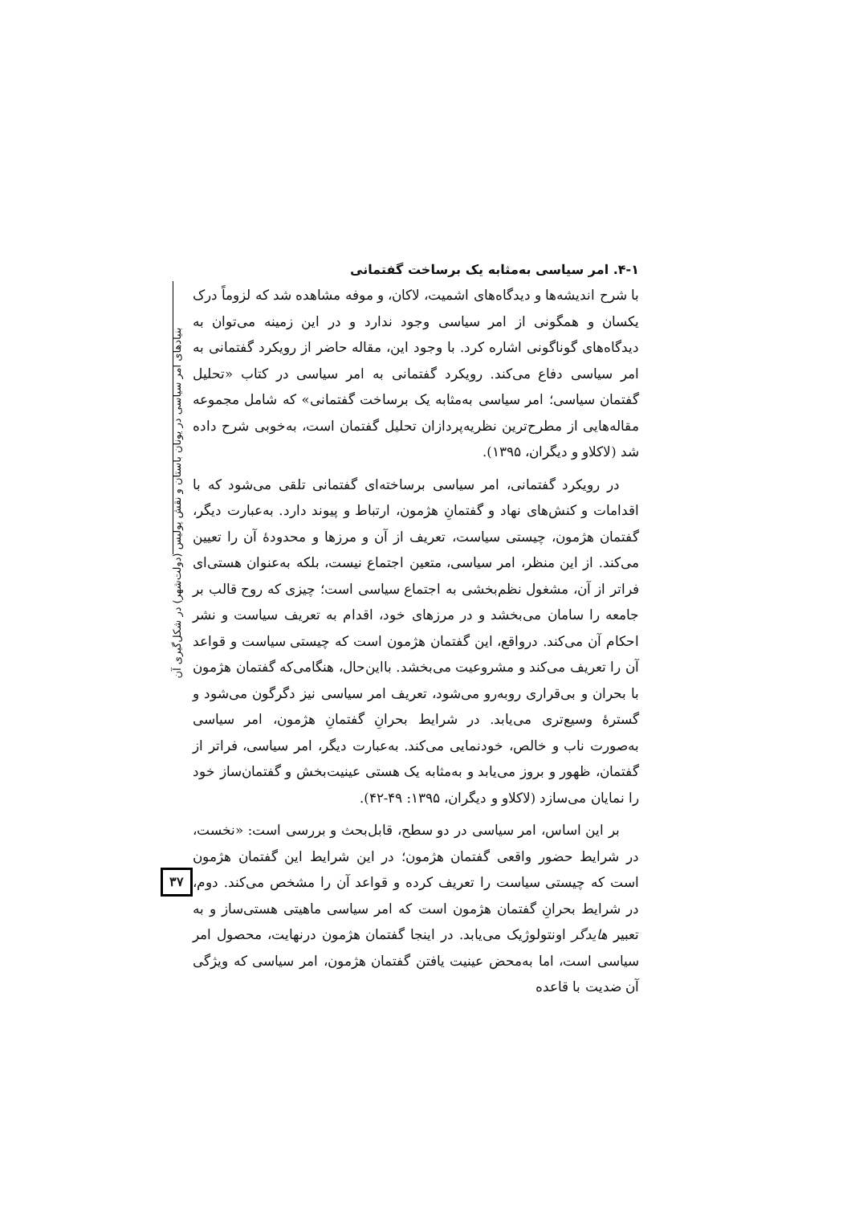بنیادهای امر سیاسی در یونان باستان و نقش پولیس (دولت‌شهر) در شکل‌گیری آن
۳۷
۴-۱. امر سیاسی به‌مثابه یک برساخت گفتمانی
با شرح اندیشه‌ها و دیدگاه‌های اشمیت، لاکان، و موفه مشاهده شد که لزوماً درک یکسان و همگونی از امر سیاسی وجود ندارد و در این زمینه می‌توان به دیدگاه‌های گوناگونی اشاره کرد. با وجود این، مقاله حاضر از رویکرد گفتمانی به امر سیاسی دفاع می‌کند. رویکرد گفتمانی به امر سیاسی در کتاب «تحلیل گفتمان سیاسی؛ امر سیاسی به‌مثابه یک برساخت گفتمانی» که شامل مجموعه مقاله‌هایی از مطرح‌ترین نظریه‌پردازان تحلیل گفتمان است، به‌خوبی شرح داده شد (لاکلاو و دیگران، ۱۳۹۵).
در رویکرد گفتمانی، امر سیاسی برساخته‌ای گفتمانی تلقی می‌شود که با اقدامات و کنش‌های نهاد و گفتمانِ هژمون، ارتباط و پیوند دارد. به‌عبارت دیگر، گفتمان هژمون، چیستی سیاست، تعریف از آن و مرزها و محدودهٔ آن را تعیین می‌کند. از این منظر، امر سیاسی، متعین اجتماع نیست، بلکه به‌عنوان هستی‌ای فراتر از آن، مشغول نظم‌بخشی به اجتماع سیاسی است؛ چیزی که روح قالب بر جامعه را سامان می‌بخشد و در مرزهای خود، اقدام به تعریف سیاست و نشر احکام آن می‌کند. درواقع، این گفتمان هژمون است که چیستی سیاست و قواعد آن را تعریف می‌کند و مشروعیت می‌بخشد. بااین‌حال، هنگامی‌که گفتمان هژمون با بحران و بی‌قراری روبه‌رو می‌شود، تعریف امر سیاسی نیز دگرگون می‌شود و گسترهٔ وسیع‌تری می‌یابد. در شرایط بحرانِ گفتمانِ هژمون، امر سیاسی به‌صورت ناب و خالص، خودنمایی می‌کند. به‌عبارت دیگر، امر سیاسی، فراتر از گفتمان، ظهور و بروز می‌یابد و به‌مثابه یک هستی عینیت‌بخش و گفتمان‌ساز خود را نمایان می‌سازد (لاکلاو و دیگران، ۱۳۹۵: ۴۹-۴۲).
بر این اساس، امر سیاسی در دو سطح، قابل‌بحث و بررسی است: «نخست، در شرایط حضور واقعی گفتمان هژمون؛ در این شرایط این گفتمان هژمون است که چیستی سیاست را تعریف کرده و قواعد آن را مشخص می‌کند. دوم، در شرایط بحرانِ گفتمان هژمون است که امر سیاسی ماهیتی هستی‌ساز و به تعبیر هایدگر اونتولوژیک می‌یابد. در اینجا گفتمان هژمون درنهایت، محصول امر سیاسی است، اما به‌محض عینیت یافتن گفتمان هژمون، امر سیاسی که ویژگی آن ضدیت با قاعده